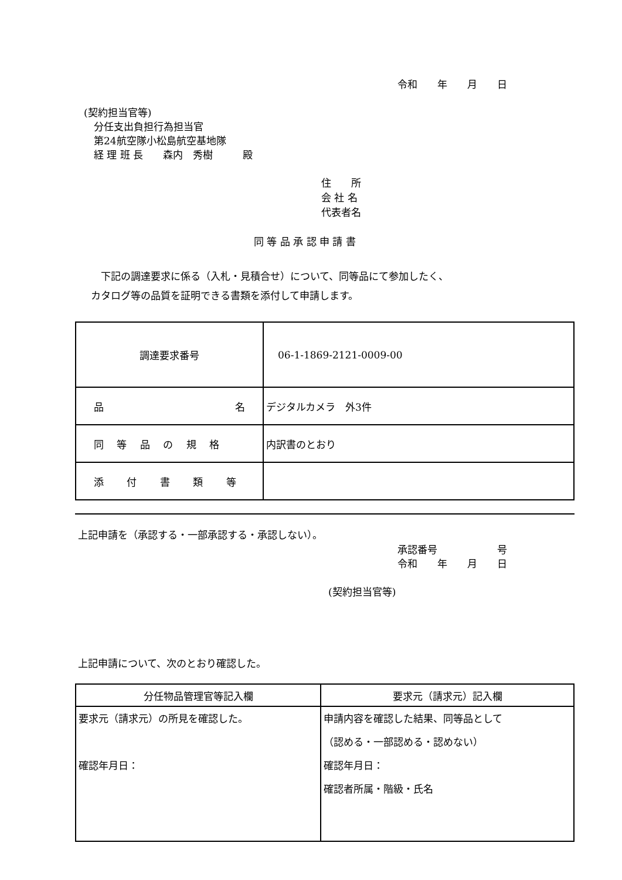令和　　年　　月　　日
(契約担当官等) 　分任支出負担行為担当官 　第24航空隊小松島航空基地隊 　経 理 班 長　　森内　秀樹　　　殿
住　　所 会 社 名 代表者名
同 等 品 承 認 申 請 書
　下記の調達要求に係る（入札・見積合せ）について、同等品にて参加したく、 カタログ等の品質を証明できる書類を添付して申請します。
| 調達要求番号 | 06-1-1869-2121-0009-00 |
| 品 名 | デジタルカメラ 外3件 |
| 同 等 品 の 規 格 | 内訳書のとおり |
| 添 付 書 類 等 | |
上記申請を（承認する・一部承認する・承認しない）。
承認番号　　　　　　号 令和　　年　　月　　日
(契約担当官等)
上記申請について、次のとおり確認した。
| 分任物品管理官等記入欄 | 要求元（請求元）記入欄 |
| 要求元（請求元）の所見を確認した。 確認年月日： | 申請内容を確認した結果、同等品として （認める・一部認める・認めない） 確認年月日： 確認者所属・階級・氏名 |